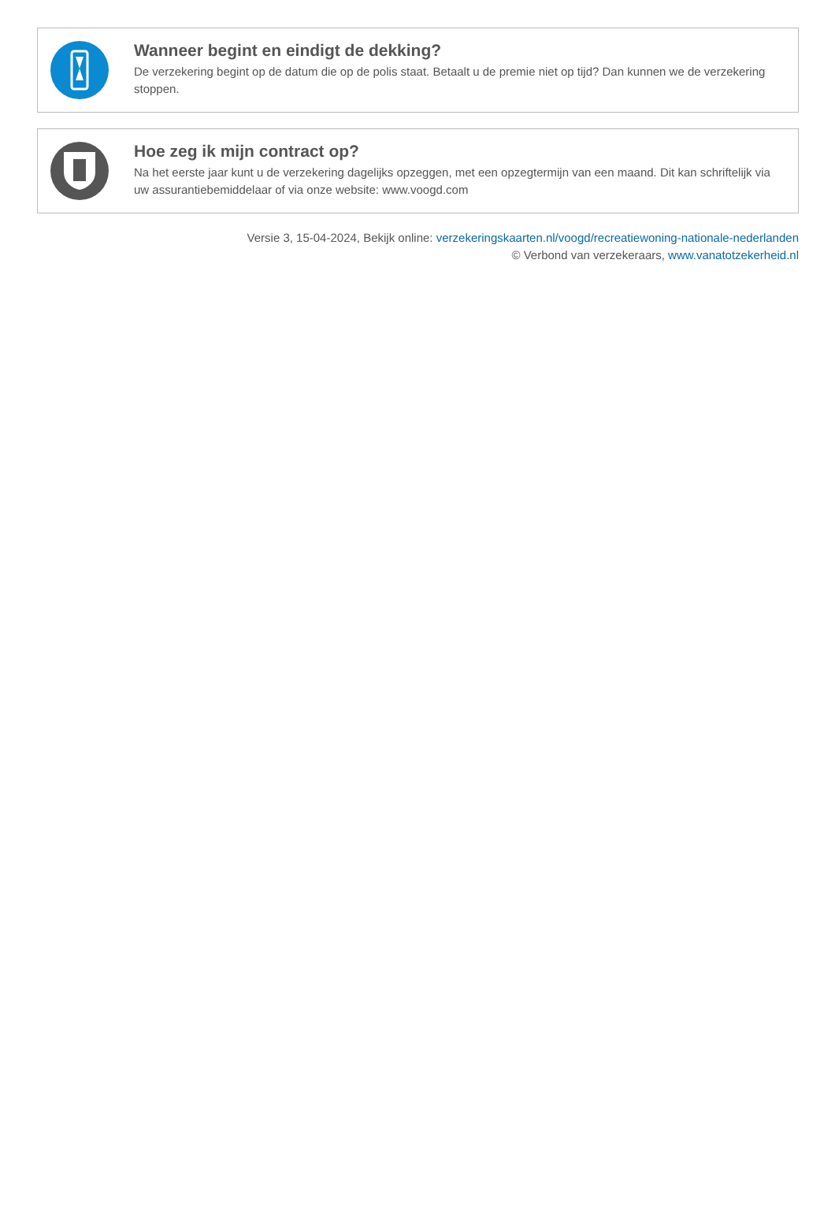Wanneer begint en eindigt de dekking?
De verzekering begint op de datum die op de polis staat. Betaalt u de premie niet op tijd? Dan kunnen we de verzekering stoppen.
Hoe zeg ik mijn contract op?
Na het eerste jaar kunt u de verzekering dagelijks opzeggen, met een opzegtermijn van een maand. Dit kan schriftelijk via uw assurantiebemiddelaar of via onze website: www.voogd.com
Versie 3, 15-04-2024, Bekijk online: verzekeringskaarten.nl/voogd/recreatiewoning-nationale-nederlanden
© Verbond van verzekeraars, www.vanatotzekerheid.nl